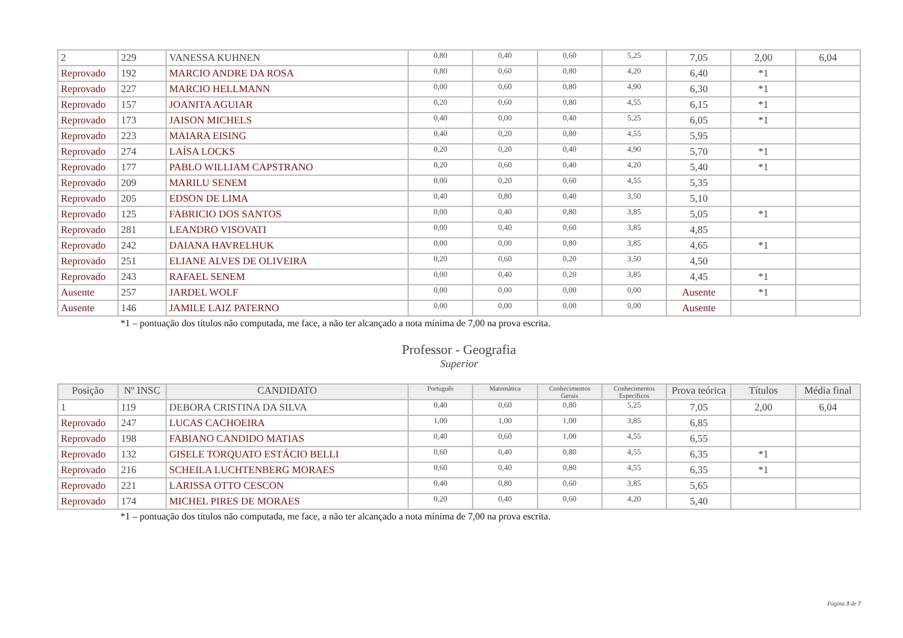| 2 | 229 | VANESSA KUHNEN | 0,80 | 0,40 | 0,60 | 5,25 | 7,05 | 2,00 | 6,04 |
| Reprovado | 192 | MARCIO ANDRE DA ROSA | 0,80 | 0,60 | 0,80 | 4,20 | 6,40 | *1 | |
| Reprovado | 227 | MARCIO HELLMANN | 0,00 | 0,60 | 0,80 | 4,90 | 6,30 | *1 | |
| Reprovado | 157 | JOANITA AGUIAR | 0,20 | 0,60 | 0,80 | 4,55 | 6,15 | *1 | |
| Reprovado | 173 | JAISON MICHELS | 0,40 | 0,00 | 0,40 | 5,25 | 6,05 | *1 | |
| Reprovado | 223 | MAIARA EISING | 0,40 | 0,20 | 0,80 | 4,55 | 5,95 | | |
| Reprovado | 274 | LAÍSA LOCKS | 0,20 | 0,20 | 0,40 | 4,90 | 5,70 | *1 | |
| Reprovado | 177 | PABLO WILLIAM CAPSTRANO | 0,20 | 0,60 | 0,40 | 4,20 | 5,40 | *1 | |
| Reprovado | 209 | MARILU SENEM | 0,00 | 0,20 | 0,60 | 4,55 | 5,35 | | |
| Reprovado | 205 | EDSON DE LIMA | 0,40 | 0,80 | 0,40 | 3,50 | 5,10 | | |
| Reprovado | 125 | FABRICIO DOS SANTOS | 0,00 | 0,40 | 0,80 | 3,85 | 5,05 | *1 | |
| Reprovado | 281 | LEANDRO VISOVATI | 0,00 | 0,40 | 0,60 | 3,85 | 4,85 | | |
| Reprovado | 242 | DAIANA HAVRELHUK | 0,00 | 0,00 | 0,80 | 3,85 | 4,65 | *1 | |
| Reprovado | 251 | ELIANE ALVES DE OLIVEIRA | 0,20 | 0,60 | 0,20 | 3,50 | 4,50 | | |
| Reprovado | 243 | RAFAEL SENEM | 0,00 | 0,40 | 0,20 | 3,85 | 4,45 | *1 | |
| Ausente | 257 | JARDEL WOLF | 0,00 | 0,00 | 0,00 | 0,00 | Ausente | *1 | |
| Ausente | 146 | JAMILE LAIZ PATERNO | 0,00 | 0,00 | 0,00 | 0,00 | Ausente | | |
*1 – pontuação dos títulos não computada, me face, a não ter alcançado a nota mínima de 7,00 na prova escrita.
Professor - Geografia
Superior
| Posição | Nº INSC | CANDIDATO | Português | Matemática | Conhecimentos Gerais | Conhecimentos Específicos | Prova teórica | Títulos | Média final |
| --- | --- | --- | --- | --- | --- | --- | --- | --- | --- |
| 1 | 119 | DEBORA CRISTINA DA SILVA | 0,40 | 0,60 | 0,80 | 5,25 | 7,05 | 2,00 | 6,04 |
| Reprovado | 247 | LUCAS CACHOEIRA | 1,00 | 1,00 | 1,00 | 3,85 | 6,85 | | |
| Reprovado | 198 | FABIANO CANDIDO MATIAS | 0,40 | 0,60 | 1,00 | 4,55 | 6,55 | | |
| Reprovado | 132 | GISELE TORQUATO ESTÁCIO BELLI | 0,60 | 0,40 | 0,80 | 4,55 | 6,35 | *1 | |
| Reprovado | 216 | SCHEILA LUCHTENBERG MORAES | 0,60 | 0,40 | 0,80 | 4,55 | 6,35 | *1 | |
| Reprovado | 221 | LARISSA OTTO CESCON | 0,40 | 0,80 | 0,60 | 3,85 | 5,65 | | |
| Reprovado | 174 | MICHEL PIRES DE MORAES | 0,20 | 0,40 | 0,60 | 4,20 | 5,40 | | |
*1 – pontuação dos títulos não computada, me face, a não ter alcançado a nota mínima de 7,00 na prova escrita.
Página 3 de 7